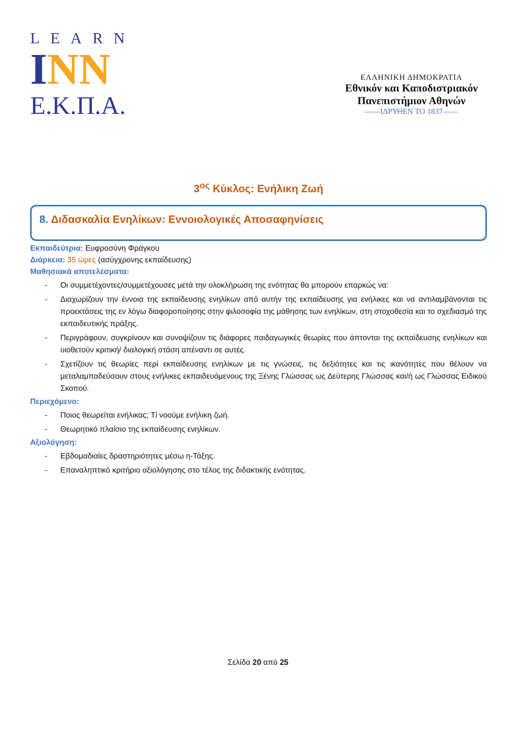LEARN
INN
Ε.Κ.Π.Α.
ΕΛΛΗΝΙΚΗ ΔΗΜΟΚΡΑΤΙΑ
Εθνικόν και Καποδιστριακόν
Πανεπιστήμιον Αθηνών
——ΙΔΡΥΘΕΝ ΤΟ 1837——
3<sup>ος</sup> Κύκλος: Ενήλικη Ζωή
8. Διδασκαλία Ενηλίκων: Εννοιολογικές Αποσαφηνίσεις
Εκπαιδεύτρια: Ευφροσύνη Φράγκου
Διάρκεια: 35 ώρες (ασύγχρονης εκπαίδευσης)
Μαθησιακά αποτελέσματα:
- Οι συμμετέχοντες/συμμετέχουσες μετά την ολοκλήρωση της ενότητας θα μπορούν επαρκώς να:
- Διαχωρίζουν την έννοια της εκπαίδευσης ενηλίκων από αυτήν της εκπαίδευσης για ενήλικες και να αντιλαμβάνονται τις προεκτάσεις της εν λόγω διαφοροποίησης στην φιλοσοφία της μάθησης των ενηλίκων, στη στοχοθεσία και το σχεδιασμό της εκπαιδευτικής πράξης.
- Περιγράφουν, συγκρίνουν και συνοψίζουν τις διάφορες παιδαγωγικές θεωρίες που άπτονται της εκπαίδευσης ενηλίκων και υιοθετούν κριτική/ διαλογική στάση απέναντι σε αυτές.
- Σχετίζουν τις θεωρίες περί εκπαίδευσης ενηλίκων με τις γνώσεις, τις δεξιότητες και τις ικανότητες που θέλουν να μεταλαμπαδεύσουν στους ενήλικες εκπαιδευόμενους της Ξένης Γλώσσας ως Δεύτερης Γλώσσας και/ή ως Γλώσσας Ειδικού Σκοπού.
Περιεχόμενο:
- Ποιος θεωρείται ενήλικας; Τί νοούμε ενήλικη ζωή.
- Θεωρητικό πλαίσιο της εκπαίδευσης ενηλίκων.
Αξιολόγηση:
- Εβδομαδιαίες δραστηριότητες μέσω η-Τάξης.
- Επαναληπτικό κριτήριο αξιολόγησης στο τέλος της διδακτικής ενότητας.
Σελίδα 20 από 25